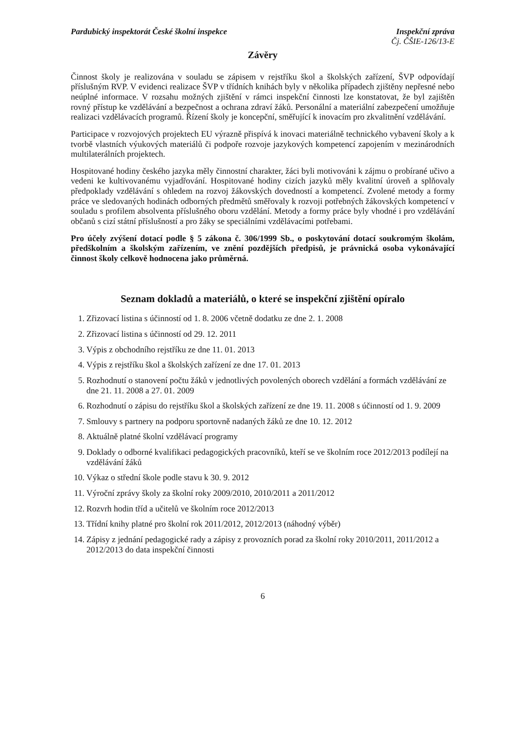Pardubický inspektorát České školní inspekce
Inspekční zpráva
Čj. ČŠIE-126/13-E
Závěry
Činnost školy je realizována v souladu se zápisem v rejstříku škol a školských zařízení, ŠVP odpovídají příslušným RVP. V evidenci realizace ŠVP v třídních knihách byly v několika případech zjištěny nepřesné nebo neúplné informace. V rozsahu možných zjištění v rámci inspekční činnosti lze konstatovat, že byl zajištěn rovný přístup ke vzdělávání a bezpečnost a ochrana zdraví žáků. Personální a materiální zabezpečení umožňuje realizaci vzdělávacích programů. Řízení školy je koncepční, směřující k inovacím pro zkvalitnění vzdělávání.
Participace v rozvojových projektech EU výrazně přispívá k inovaci materiálně technického vybavení školy a k tvorbě vlastních výukových materiálů či podpoře rozvoje jazykových kompetencí zapojením v mezinárodních multilaterálních projektech.
Hospitované hodiny českého jazyka měly činnostní charakter, žáci byli motivováni k zájmu o probírané učivo a vedeni ke kultivovanému vyjadřování. Hospitované hodiny cizích jazyků měly kvalitní úroveň a splňovaly předpoklady vzdělávání s ohledem na rozvoj žákovských dovedností a kompetencí. Zvolené metody a formy práce ve sledovaných hodinách odborných předmětů směřovaly k rozvoji potřebných žákovských kompetencí v souladu s profilem absolventa příslušného oboru vzdělání. Metody a formy práce byly vhodné i pro vzdělávání občanů s cizí státní příslušností a pro žáky se speciálními vzdělávacími potřebami.
Pro účely zvýšení dotací podle § 5 zákona č. 306/1999 Sb., o poskytování dotací soukromým školám, předškolním a školským zařízením, ve znění pozdějších předpisů, je právnická osoba vykonávající činnost školy celkově hodnocena jako průměrná.
Seznam dokladů a materiálů, o které se inspekční zjištění opíralo
1. Zřizovací listina s účinností od 1. 8. 2006 včetně dodatku ze dne 2. 1. 2008
2. Zřizovací listina s účinností od 29. 12. 2011
3. Výpis z obchodního rejstříku ze dne 11. 01. 2013
4. Výpis z rejstříku škol a školských zařízení ze dne 17. 01. 2013
5. Rozhodnutí o stanovení počtu žáků v jednotlivých povolených oborech vzdělání a formách vzdělávání ze dne 21. 11. 2008 a 27. 01. 2009
6. Rozhodnutí o zápisu do rejstříku škol a školských zařízení ze dne 19. 11. 2008 s účinností od 1. 9. 2009
7. Smlouvy s partnery na podporu sportovně nadaných žáků ze dne 10. 12. 2012
8. Aktuálně platné školní vzdělávací programy
9. Doklady o odborné kvalifikaci pedagogických pracovníků, kteří se ve školním roce 2012/2013 podílejí na vzdělávání žáků
10. Výkaz o střední škole podle stavu k 30. 9. 2012
11. Výroční zprávy školy za školní roky 2009/2010, 2010/2011 a 2011/2012
12. Rozvrh hodin tříd a učitelů ve školním roce 2012/2013
13. Třídní knihy platné pro školní rok 2011/2012, 2012/2013 (náhodný výběr)
14. Zápisy z jednání pedagogické rady a zápisy z provozních porad za školní roky 2010/2011, 2011/2012 a 2012/2013 do data inspekční činnosti
6